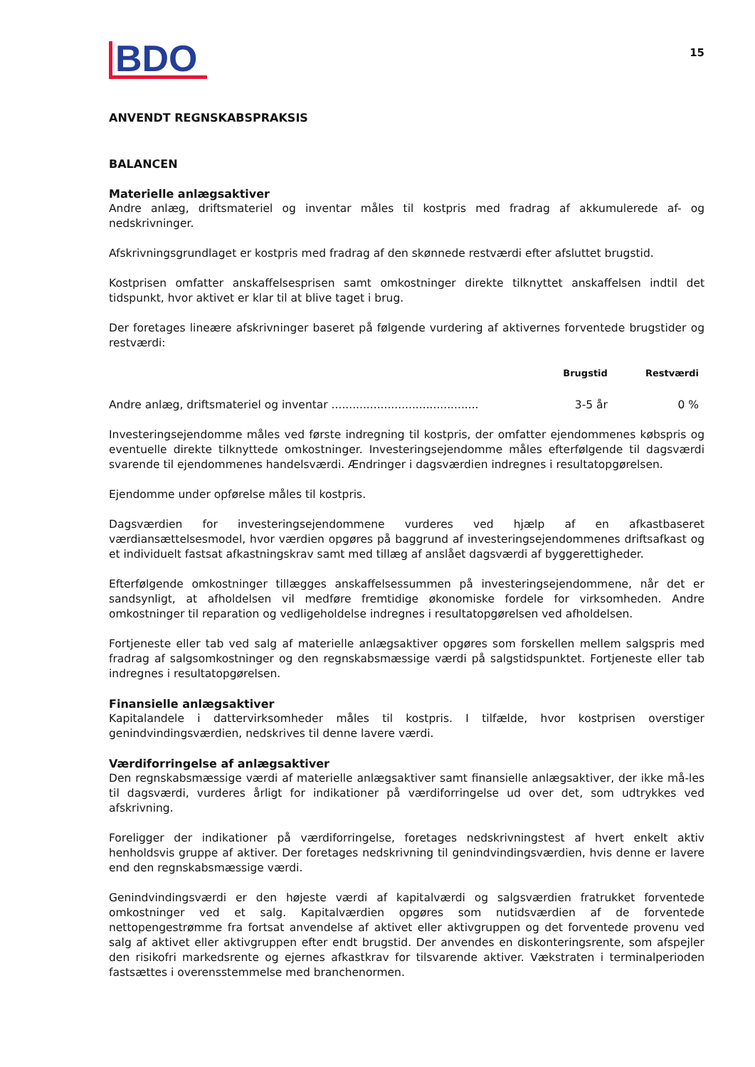BDO
15
ANVENDT REGNSKABSPRAKSIS
BALANCEN
Materielle anlægsaktiver
Andre anlæg, driftsmateriel og inventar måles til kostpris med fradrag af akkumulerede af- og nedskrivninger.
Afskrivningsgrundlaget er kostpris med fradrag af den skønnede restværdi efter afsluttet brugstid.
Kostprisen omfatter anskaffelsesprisen samt omkostninger direkte tilknyttet anskaffelsen indtil det tidspunkt, hvor aktivet er klar til at blive taget i brug.
Der foretages lineære afskrivninger baseret på følgende vurdering af aktivernes forventede brugstider og restværdi:
| | Brugstid | Restværdi |
| --- | --- | --- |
| Andre anlæg, driftsmateriel og inventar .......................................... | 3-5 år | 0 % |
Investeringsejendomme måles ved første indregning til kostpris, der omfatter ejendommenes købspris og eventuelle direkte tilknyttede omkostninger. Investeringsejendomme måles efterfølgende til dagsværdi svarende til ejendommenes handelsværdi. Ændringer i dagsværdien indregnes i resultatopgørelsen.
Ejendomme under opførelse måles til kostpris.
Dagsværdien for investeringsejendommene vurderes ved hjælp af en afkastbaseret værdiansættelsesmodel, hvor værdien opgøres på baggrund af investeringsejendommenes driftsafkast og et individuelt fastsat afkastningskrav samt med tillæg af anslået dagsværdi af byggerettigheder.
Efterfølgende omkostninger tillægges anskaffelsessummen på investeringsejendommene, når det er sandsynligt, at afholdelsen vil medføre fremtidige økonomiske fordele for virksomheden. Andre omkostninger til reparation og vedligeholdelse indregnes i resultatopgørelsen ved afholdelsen.
Fortjeneste eller tab ved salg af materielle anlægsaktiver opgøres som forskellen mellem salgspris med fradrag af salgsomkostninger og den regnskabsmæssige værdi på salgstidspunktet. Fortjeneste eller tab indregnes i resultatopgørelsen.
Finansielle anlægsaktiver
Kapitalandele i dattervirksomheder måles til kostpris. I tilfælde, hvor kostprisen overstiger genindvindingsværdien, nedskrives til denne lavere værdi.
Værdiforringelse af anlægsaktiver
Den regnskabsmæssige værdi af materielle anlægsaktiver samt finansielle anlægsaktiver, der ikke må-les til dagsværdi, vurderes årligt for indikationer på værdiforringelse ud over det, som udtrykkes ved afskrivning.
Foreligger der indikationer på værdiforringelse, foretages nedskrivningstest af hvert enkelt aktiv henholdsvis gruppe af aktiver. Der foretages nedskrivning til genindvindingsværdien, hvis denne er lavere end den regnskabsmæssige værdi.
Genindvindingsværdi er den højeste værdi af kapitalværdi og salgsværdien fratrukket forventede omkostninger ved et salg. Kapitalværdien opgøres som nutidsværdien af de forventede nettopengestrømme fra fortsat anvendelse af aktivet eller aktivgruppen og det forventede provenu ved salg af aktivet eller aktivgruppen efter endt brugstid. Der anvendes en diskonteringsrente, som afspejler den risikofri markedsrente og ejernes afkastkrav for tilsvarende aktiver. Vækstraten i terminalperioden fastsættes i overensstemmelse med branchenormen.